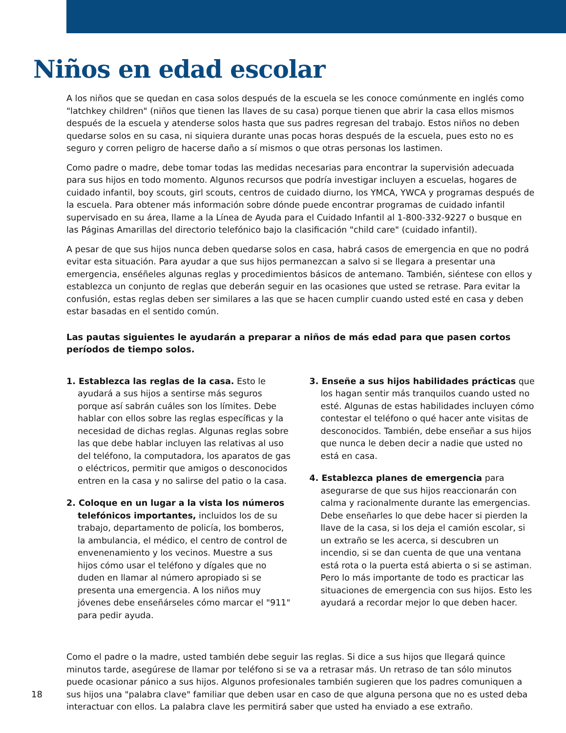Niños en edad escolar
A los niños que se quedan en casa solos después de la escuela se les conoce comúnmente en inglés como "latchkey children" (niños que tienen las llaves de su casa) porque tienen que abrir la casa ellos mismos después de la escuela y atenderse solos hasta que sus padres regresan del trabajo. Estos niños no deben quedarse solos en su casa, ni siquiera durante unas pocas horas después de la escuela, pues esto no es seguro y corren peligro de hacerse daño a sí mismos o que otras personas los lastimen.
Como padre o madre, debe tomar todas las medidas necesarias para encontrar la supervisión adecuada para sus hijos en todo momento. Algunos recursos que podría investigar incluyen a escuelas, hogares de cuidado infantil, boy scouts, girl scouts, centros de cuidado diurno, los YMCA, YWCA y programas después de la escuela. Para obtener más información sobre dónde puede encontrar programas de cuidado infantil supervisado en su área, llame a la Línea de Ayuda para el Cuidado Infantil al 1-800-332-9227 o busque en las Páginas Amarillas del directorio telefónico bajo la clasificación "child care" (cuidado infantil).
A pesar de que sus hijos nunca deben quedarse solos en casa, habrá casos de emergencia en que no podrá evitar esta situación. Para ayudar a que sus hijos permanezcan a salvo si se llegara a presentar una emergencia, enséñeles algunas reglas y procedimientos básicos de antemano. También, siéntese con ellos y establezca un conjunto de reglas que deberán seguir en las ocasiones que usted se retrase. Para evitar la confusión, estas reglas deben ser similares a las que se hacen cumplir cuando usted esté en casa y deben estar basadas en el sentido común.
Las pautas siguientes le ayudarán a preparar a niños de más edad para que pasen cortos períodos de tiempo solos.
1. Establezca las reglas de la casa. Esto le ayudará a sus hijos a sentirse más seguros porque así sabrán cuáles son los límites. Debe hablar con ellos sobre las reglas específicas y la necesidad de dichas reglas. Algunas reglas sobre las que debe hablar incluyen las relativas al uso del teléfono, la computadora, los aparatos de gas o eléctricos, permitir que amigos o desconocidos entren en la casa y no salirse del patio o la casa.
2. Coloque en un lugar a la vista los números telefónicos importantes, incluidos los de su trabajo, departamento de policía, los bomberos, la ambulancia, el médico, el centro de control de envenenamiento y los vecinos. Muestre a sus hijos cómo usar el teléfono y dígales que no duden en llamar al número apropiado si se presenta una emergencia. A los niños muy jóvenes debe enseñárseles cómo marcar el "911" para pedir ayuda.
3. Enseñe a sus hijos habilidades prácticas que los hagan sentir más tranquilos cuando usted no esté. Algunas de estas habilidades incluyen cómo contestar el teléfono o qué hacer ante visitas de desconocidos. También, debe enseñar a sus hijos que nunca le deben decir a nadie que usted no está en casa.
4. Establezca planes de emergencia para asegurarse de que sus hijos reaccionarán con calma y racionalmente durante las emergencias. Debe enseñarles lo que debe hacer si pierden la llave de la casa, si los deja el camión escolar, si un extraño se les acerca, si descubren un incendio, si se dan cuenta de que una ventana está rota o la puerta está abierta o si se astiman. Pero lo más importante de todo es practicar las situaciones de emergencia con sus hijos. Esto les ayudará a recordar mejor lo que deben hacer.
Como el padre o la madre, usted también debe seguir las reglas. Si dice a sus hijos que llegará quince minutos tarde, asegúrese de llamar por teléfono si se va a retrasar más. Un retraso de tan sólo minutos puede ocasionar pánico a sus hijos. Algunos profesionales también sugieren que los padres comuniquen a sus hijos una "palabra clave" familiar que deben usar en caso de que alguna persona que no es usted deba interactuar con ellos. La palabra clave les permitirá saber que usted ha enviado a ese extraño.
18